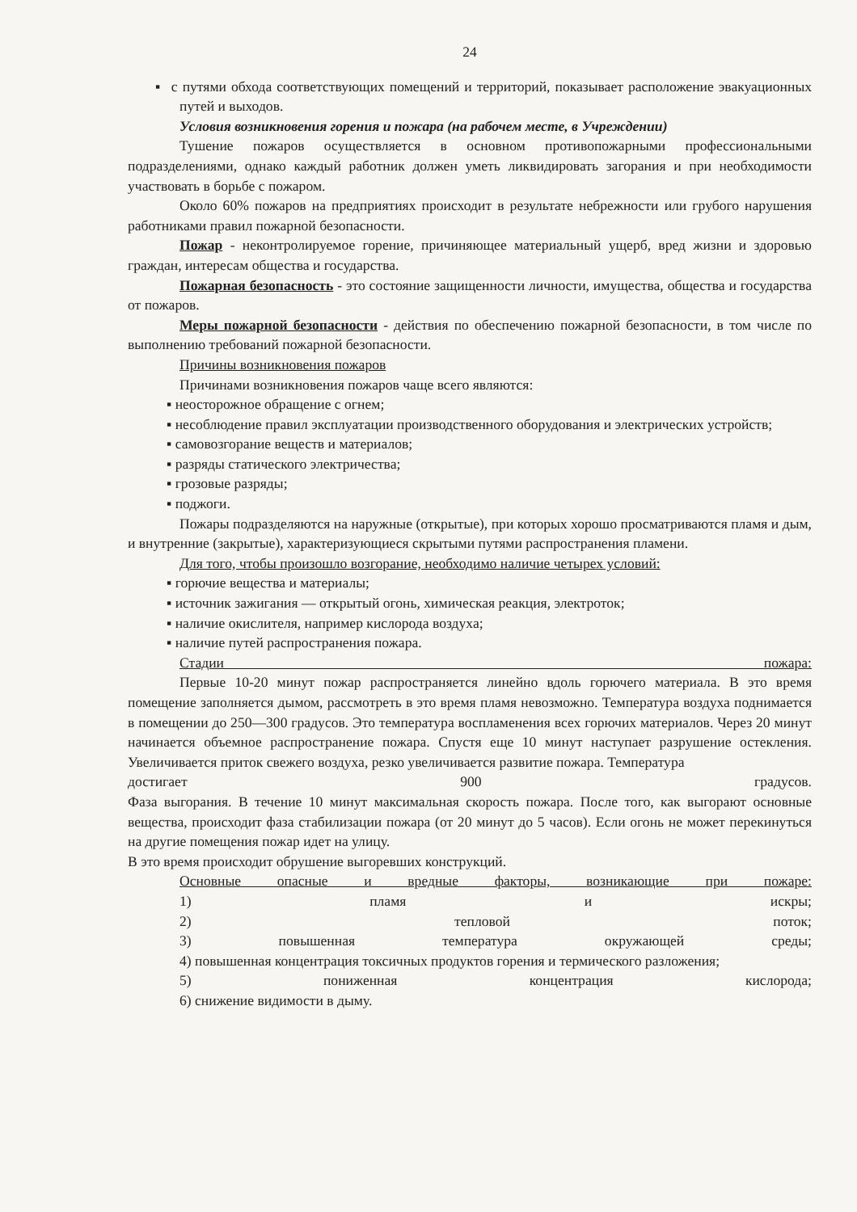24
▪ с путями обхода соответствующих помещений и территорий, показывает расположение эвакуационных путей и выходов.
Условия возникновения горения и пожара (на рабочем месте, в Учреждении)
Тушение пожаров осуществляется в основном противопожарными профессиональными подразделениями, однако каждый работник должен уметь ликвидировать загорания и при необходимости участвовать в борьбе с пожаром.
Около 60% пожаров на предприятиях происходит в результате небрежности или грубого нарушения работниками правил пожарной безопасности.
Пожар - неконтролируемое горение, причиняющее материальный ущерб, вред жизни и здоровью граждан, интересам общества и государства.
Пожарная безопасность - это состояние защищенности личности, имущества, общества и государства от пожаров.
Меры пожарной безопасности - действия по обеспечению пожарной безопасности, в том числе по выполнению требований пожарной безопасности.
Причины возникновения пожаров
Причинами возникновения пожаров чаще всего являются:
▪ неосторожное обращение с огнем;
▪ несоблюдение правил эксплуатации производственного оборудования и электрических устройств;
▪ самовозгорание веществ и материалов;
▪ разряды статического электричества;
▪ грозовые разряды;
▪ поджоги.
Пожары подразделяются на наружные (открытые), при которых хорошо просматриваются пламя и дым, и внутренние (закрытые), характеризующиеся скрытыми путями распространения пламени.
Для того, чтобы произошло возгорание, необходимо наличие четырех условий:
▪ горючие вещества и материалы;
▪ источник зажигания — открытый огонь, химическая реакция, электроток;
▪ наличие окислителя, например кислорода воздуха;
▪ наличие путей распространения пожара.
Стадии пожара:
Первые 10-20 минут пожар распространяется линейно вдоль горючего материала. В это время помещение заполняется дымом, рассмотреть в это время пламя невозможно. Температура воздуха поднимается в помещении до 250—300 градусов. Это температура воспламенения всех горючих материалов. Через 20 минут начинается объемное распространение пожара. Спустя еще 10 минут наступает разрушение остекления. Увеличивается приток свежего воздуха, резко увеличивается развитие пожара. Температура
достигает 900 градусов.
Фаза выгорания. В течение 10 минут максимальная скорость пожара. После того, как выгорают основные вещества, происходит фаза стабилизации пожара (от 20 минут до 5 часов). Если огонь не может перекинуться на другие помещения пожар идет на улицу.
В это время происходит обрушение выгоревших конструкций.
Основные опасные и вредные факторы, возникающие при пожаре:
1) пламя и искры;
2) тепловой поток;
3) повышенная температура окружающей среды;
4) повышенная концентрация токсичных продуктов горения и термического разложения;
5) пониженная концентрация кислорода;
6) снижение видимости в дыму.